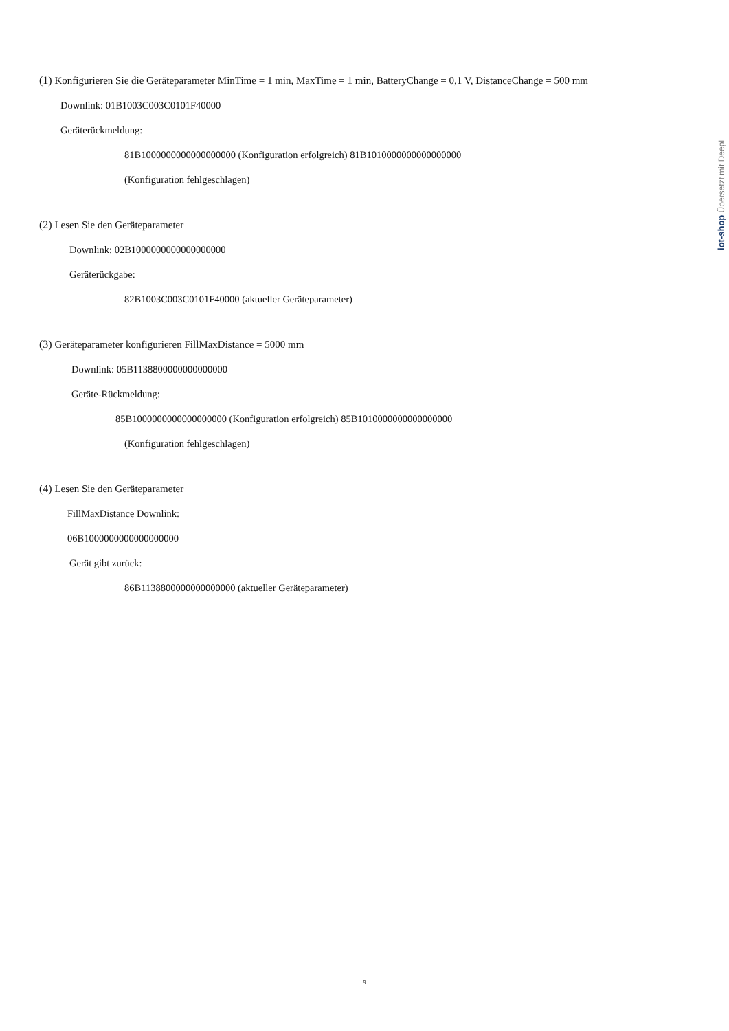(1) Konfigurieren Sie die Geräteparameter MinTime = 1 min, MaxTime = 1 min, BatteryChange = 0,1 V, DistanceChange = 500 mm
Downlink: 01B1003C003C0101F40000
Geräterückmeldung:
81B1000000000000000000 (Konfiguration erfolgreich) 81B1010000000000000000
(Konfiguration fehlgeschlagen)
(2) Lesen Sie den Geräteparameter
Downlink: 02B1000000000000000000
Geräterückgabe:
82B1003C003C0101F40000 (aktueller Geräteparameter)
(3) Geräteparameter konfigurieren FillMaxDistance = 5000 mm
Downlink: 05B1138800000000000000
Geräte-Rückmeldung:
85B1000000000000000000 (Konfiguration erfolgreich) 85B1010000000000000000
(Konfiguration fehlgeschlagen)
(4) Lesen Sie den Geräteparameter
FillMaxDistance Downlink:
06B1000000000000000000
Gerät gibt zurück:
86B1138800000000000000 (aktueller Geräteparameter)
iot-shop Übersetzt mit DeepL
9